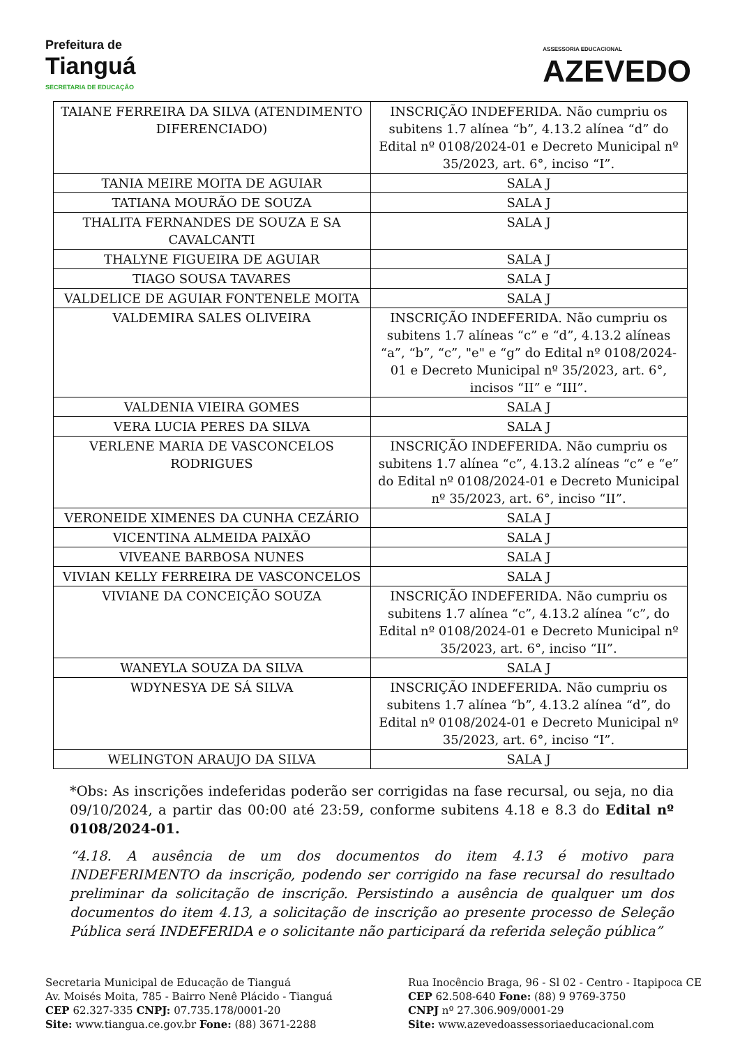Prefeitura de
Tianguá
SECRETARIA DE EDUCAÇÃO
ASSESSORIA EDUCACIONAL
AZEVEDO
| TAIANE FERREIRA DA SILVA (ATENDIMENTO DIFERENCIADO) | INSCRIÇÃO INDEFERIDA. Não cumpriu os subitens 1.7 alínea “b”, 4.13.2 alínea “d” do Edital nº 0108/2024-01 e Decreto Municipal nº 35/2023, art. 6°, inciso “I”. |
| TANIA MEIRE MOITA DE AGUIAR | SALA J |
| TATIANA MOURÃO DE SOUZA | SALA J |
| THALITA FERNANDES DE SOUZA E SA CAVALCANTI | SALA J |
| THALYNE FIGUEIRA DE AGUIAR | SALA J |
| TIAGO SOUSA TAVARES | SALA J |
| VALDELICE DE AGUIAR FONTENELE MOITA | SALA J |
| VALDEMIRA SALES OLIVEIRA | INSCRIÇÃO INDEFERIDA. Não cumpriu os subitens 1.7 alíneas “c” e “d”, 4.13.2 alíneas “a”, “b”, “c”, "e" e “g” do Edital nº 0108/2024-01 e Decreto Municipal nº 35/2023, art. 6°, incisos “II” e “III”. |
| VALDENIA VIEIRA GOMES | SALA J |
| VERA LUCIA PERES DA SILVA | SALA J |
| VERLENE MARIA DE VASCONCELOS RODRIGUES | INSCRIÇÃO INDEFERIDA. Não cumpriu os subitens 1.7 alínea “c”, 4.13.2 alíneas “c” e “e” do Edital nº 0108/2024-01 e Decreto Municipal nº 35/2023, art. 6°, inciso “II”. |
| VERONEIDE XIMENES DA CUNHA CEZÁRIO | SALA J |
| VICENTINA ALMEIDA PAIXÃO | SALA J |
| VIVEANE BARBOSA NUNES | SALA J |
| VIVIAN KELLY FERREIRA DE VASCONCELOS | SALA J |
| VIVIANE DA CONCEIÇÃO SOUZA | INSCRIÇÃO INDEFERIDA. Não cumpriu os subitens 1.7 alínea “c”, 4.13.2 alínea “c”, do Edital nº 0108/2024-01 e Decreto Municipal nº 35/2023, art. 6°, inciso “II”. |
| WANEYLA SOUZA DA SILVA | SALA J |
| WDYNESYA DE SÁ SILVA | INSCRIÇÃO INDEFERIDA. Não cumpriu os subitens 1.7 alínea “b”, 4.13.2 alínea “d”, do Edital nº 0108/2024-01 e Decreto Municipal nº 35/2023, art. 6°, inciso “I”. |
| WELINGTON ARAUJO DA SILVA | SALA J |
*Obs: As inscrições indeferidas poderão ser corrigidas na fase recursal, ou seja, no dia 09/10/2024, a partir das 00:00 até 23:59, conforme subitens 4.18 e 8.3 do Edital nº 0108/2024-01.
“4.18. A ausência de um dos documentos do item 4.13 é motivo para INDEFERIMENTO da inscrição, podendo ser corrigido na fase recursal do resultado preliminar da solicitação de inscrição. Persistindo a ausência de qualquer um dos documentos do item 4.13, a solicitação de inscrição ao presente processo de Seleção Pública será INDEFERIDA e o solicitante não participará da referida seleção pública”
Secretaria Municipal de Educação de Tianguá
Av. Moisés Moita, 785 - Bairro Nenê Plácido - Tianguá
CEP 62.327-335 CNPJ: 07.735.178/0001-20
Site: www.tiangua.ce.gov.br Fone: (88) 3671-2288
Rua Inocêncio Braga, 96 - Sl 02 - Centro - Itapipoca CE
CEP 62.508-640 Fone: (88) 9 9769-3750
CNPJ nº 27.306.909/0001-29
Site: www.azevedoassessoriaeducacional.com